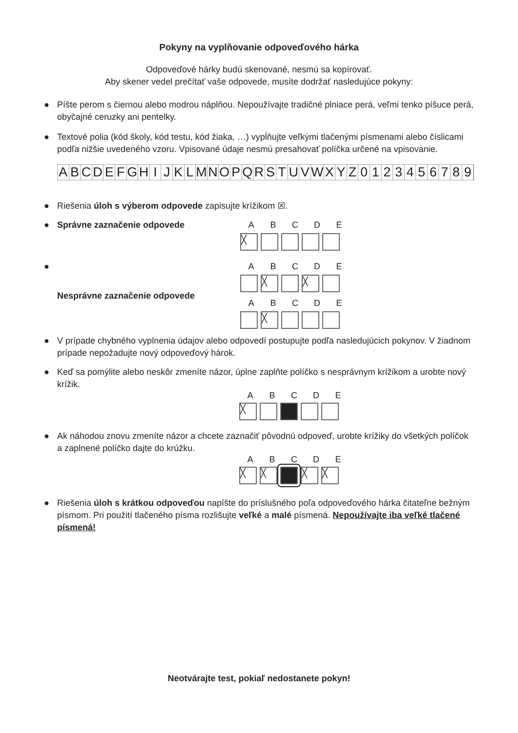Pokyny na vyplňovanie odpoveďového hárka
Odpoveďové hárky budú skenované, nesmú sa kopírovať.
Aby skener vedel prečítať vaše odpovede, musíte dodržať nasledujúce pokyny:
● Píšte perom s čiernou alebo modrou náplňou. Nepoužívajte tradičné plniace perá, veľmi tenko píšuce perá, obyčajné ceruzky ani pentelky.
● Textové polia (kód školy, kód testu, kód žiaka, …) vypĺňujte veľkými tlačenými písmenami alebo číslicami podľa nižšie uvedeného vzoru. Vpisované údaje nesmú presahovať políčka určené na vpisovanie.
ABCDEFGHIJKLMNOPQRSTUVWXYZ 0123456789
● Riešenia úloh s výberom odpovede zapisujte krížikom ☒.
● Správne zaznačenie odpovede ABCDE
╳
●
Nesprávne zaznačenie odpovede
ABCDE
╳ ╳
ABCDE
╳
● V prípade chybného vyplnenia údajov alebo odpovedí postupujte podľa nasledujúcich pokynov. V žiadnom prípade nepožadujte nový odpoveďový hárok.
● Keď sa pomýlite alebo neskôr zmeníte názor, úplne zaplňte políčko s nesprávnym krížikom a urobte nový krížik.
ABCDE
╳
● Ak náhodou znovu zmeníte názor a chcete zaznačiť pôvodnú odpoveď, urobte krížiky do všetkých políčok a zaplnené políčko dajte do krúžku.
ABCDE
╳ ╳ ╳ ╳
● Riešenia úloh s krátkou odpoveďou napíšte do príslušného poľa odpoveďového hárka čitateľne bežným písmom. Pri použití tlačeného písma rozlišujte veľké a malé písmená. Nepoužívajte iba veľké tlačené písmená!
Neotvárajte test, pokiaľ nedostanete pokyn!